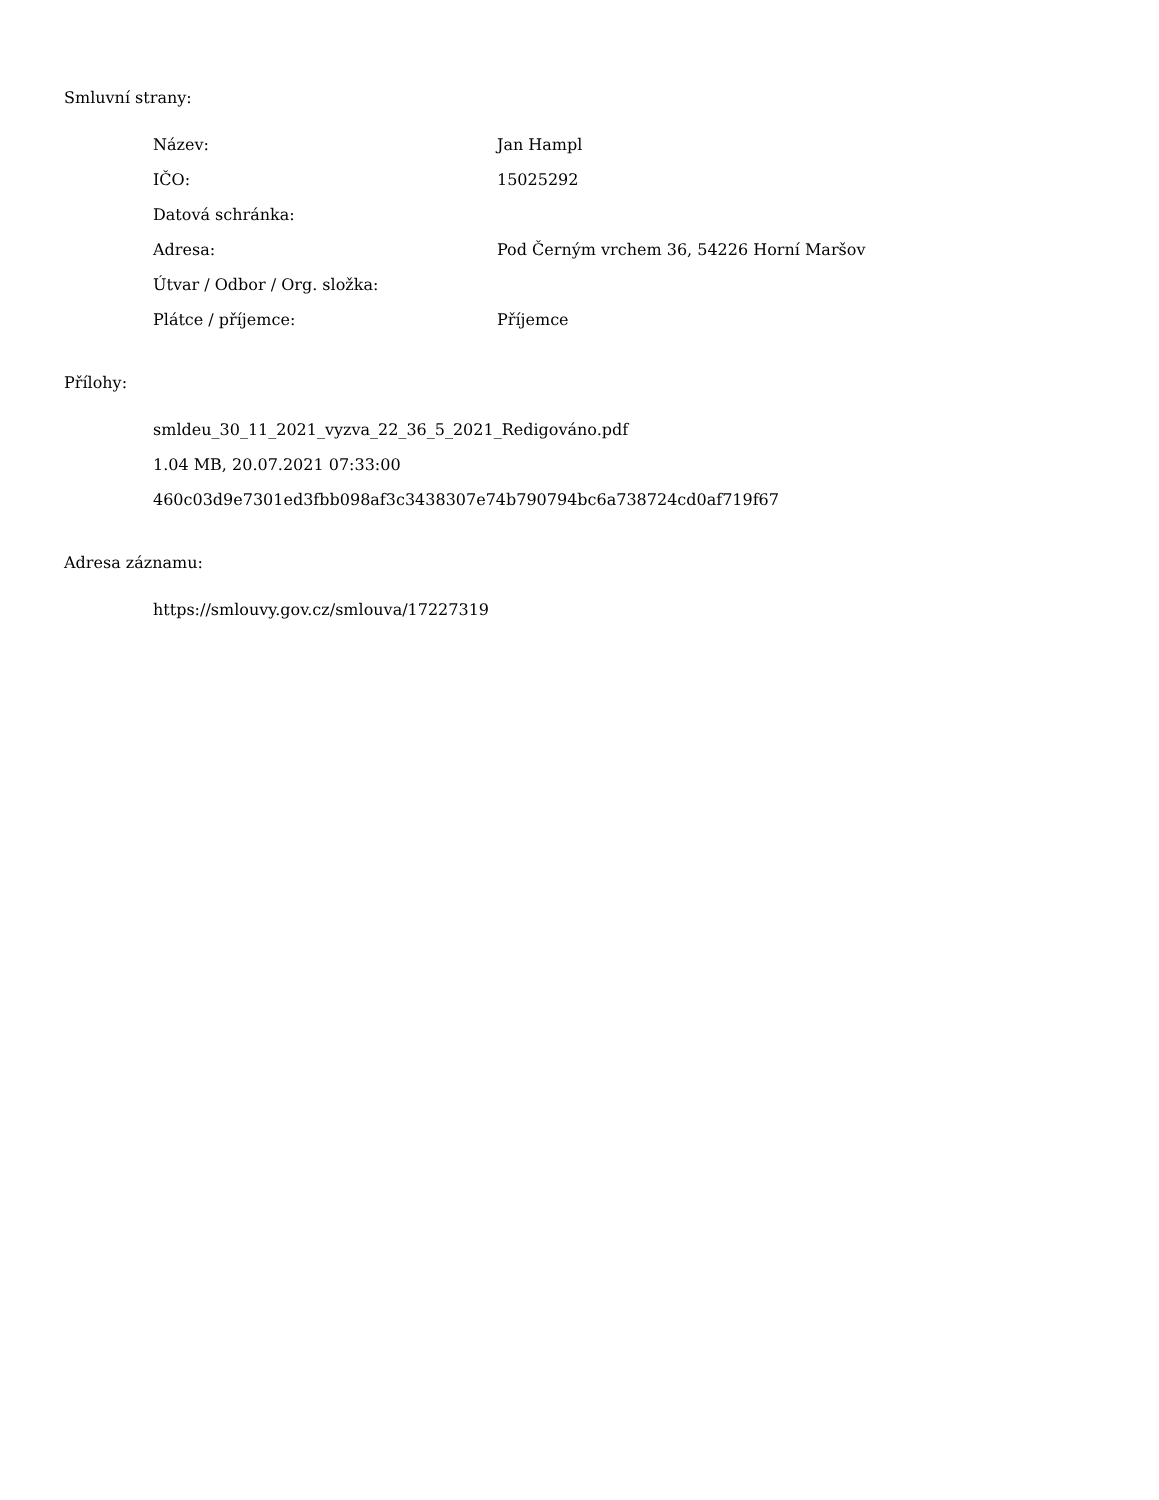Smluvní strany:
| Název: | Jan Hampl |
| IČO: | 15025292 |
| Datová schránka: | |
| Adresa: | Pod Černým vrchem 36, 54226 Horní Maršov |
| Útvar / Odbor / Org. složka: | |
| Plátce / příjemce: | Příjemce |
Přílohy:
smldeu_30_11_2021_vyzva_22_36_5_2021_Redigováno.pdf
1.04 MB, 20.07.2021 07:33:00
460c03d9e7301ed3fbb098af3c3438307e74b790794bc6a738724cd0af719f67
Adresa záznamu:
https://smlouvy.gov.cz/smlouva/17227319